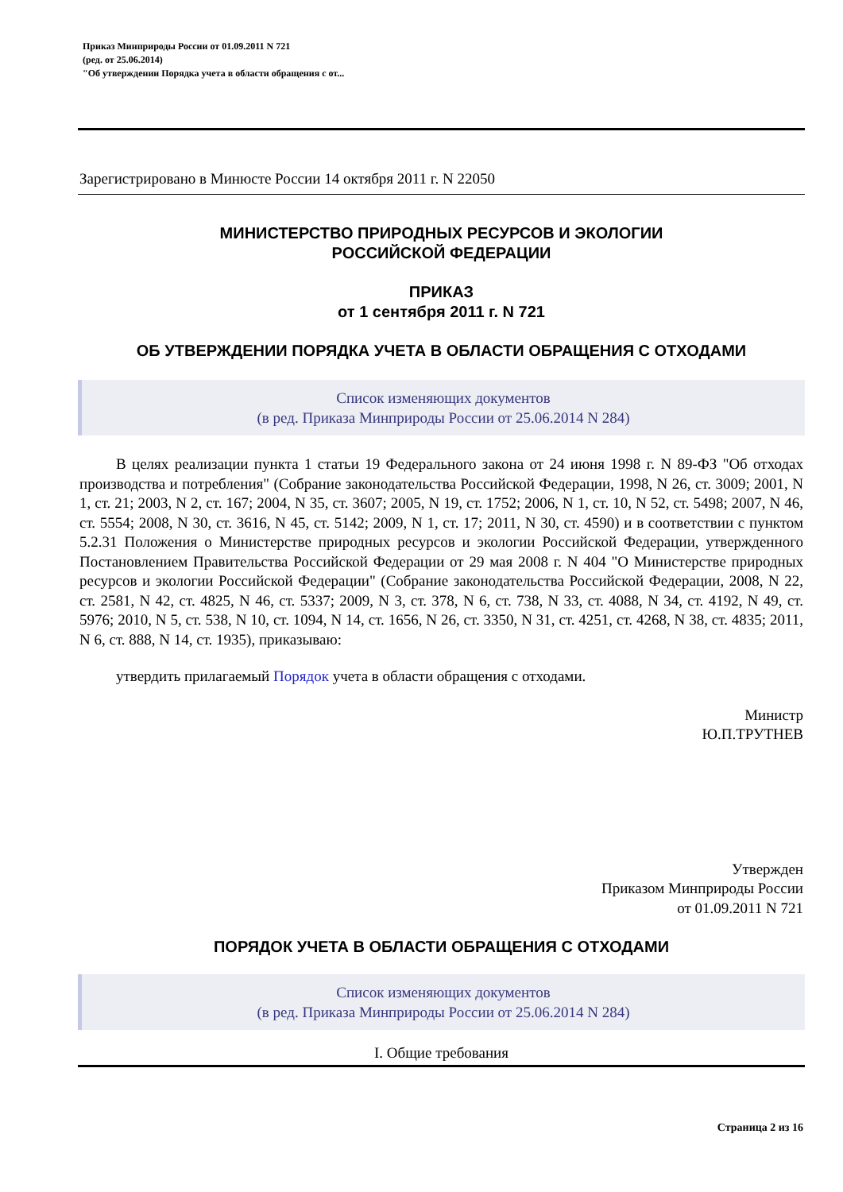Приказ Минприроды России от 01.09.2011 N 721
(ред. от 25.06.2014)
"Об утверждении Порядка учета в области обращения с от...
Зарегистрировано в Минюсте России 14 октября 2011 г. N 22050
МИНИСТЕРСТВО ПРИРОДНЫХ РЕСУРСОВ И ЭКОЛОГИИ
РОССИЙСКОЙ ФЕДЕРАЦИИ
ПРИКАЗ
от 1 сентября 2011 г. N 721
ОБ УТВЕРЖДЕНИИ ПОРЯДКА УЧЕТА В ОБЛАСТИ ОБРАЩЕНИЯ С ОТХОДАМИ
Список изменяющих документов
(в ред. Приказа Минприроды России от 25.06.2014 N 284)
В целях реализации пункта 1 статьи 19 Федерального закона от 24 июня 1998 г. N 89-ФЗ "Об отходах производства и потребления" (Собрание законодательства Российской Федерации, 1998, N 26, ст. 3009; 2001, N 1, ст. 21; 2003, N 2, ст. 167; 2004, N 35, ст. 3607; 2005, N 19, ст. 1752; 2006, N 1, ст. 10, N 52, ст. 5498; 2007, N 46, ст. 5554; 2008, N 30, ст. 3616, N 45, ст. 5142; 2009, N 1, ст. 17; 2011, N 30, ст. 4590) и в соответствии с пунктом 5.2.31 Положения о Министерстве природных ресурсов и экологии Российской Федерации, утвержденного Постановлением Правительства Российской Федерации от 29 мая 2008 г. N 404 "О Министерстве природных ресурсов и экологии Российской Федерации" (Собрание законодательства Российской Федерации, 2008, N 22, ст. 2581, N 42, ст. 4825, N 46, ст. 5337; 2009, N 3, ст. 378, N 6, ст. 738, N 33, ст. 4088, N 34, ст. 4192, N 49, ст. 5976; 2010, N 5, ст. 538, N 10, ст. 1094, N 14, ст. 1656, N 26, ст. 3350, N 31, ст. 4251, ст. 4268, N 38, ст. 4835; 2011, N 6, ст. 888, N 14, ст. 1935), приказываю:
утвердить прилагаемый Порядок учета в области обращения с отходами.
Министр
Ю.П.ТРУТНЕВ
Утвержден
Приказом Минприроды России
от 01.09.2011 N 721
ПОРЯДОК УЧЕТА В ОБЛАСТИ ОБРАЩЕНИЯ С ОТХОДАМИ
Список изменяющих документов
(в ред. Приказа Минприроды России от 25.06.2014 N 284)
I. Общие требования
Страница 2 из 16